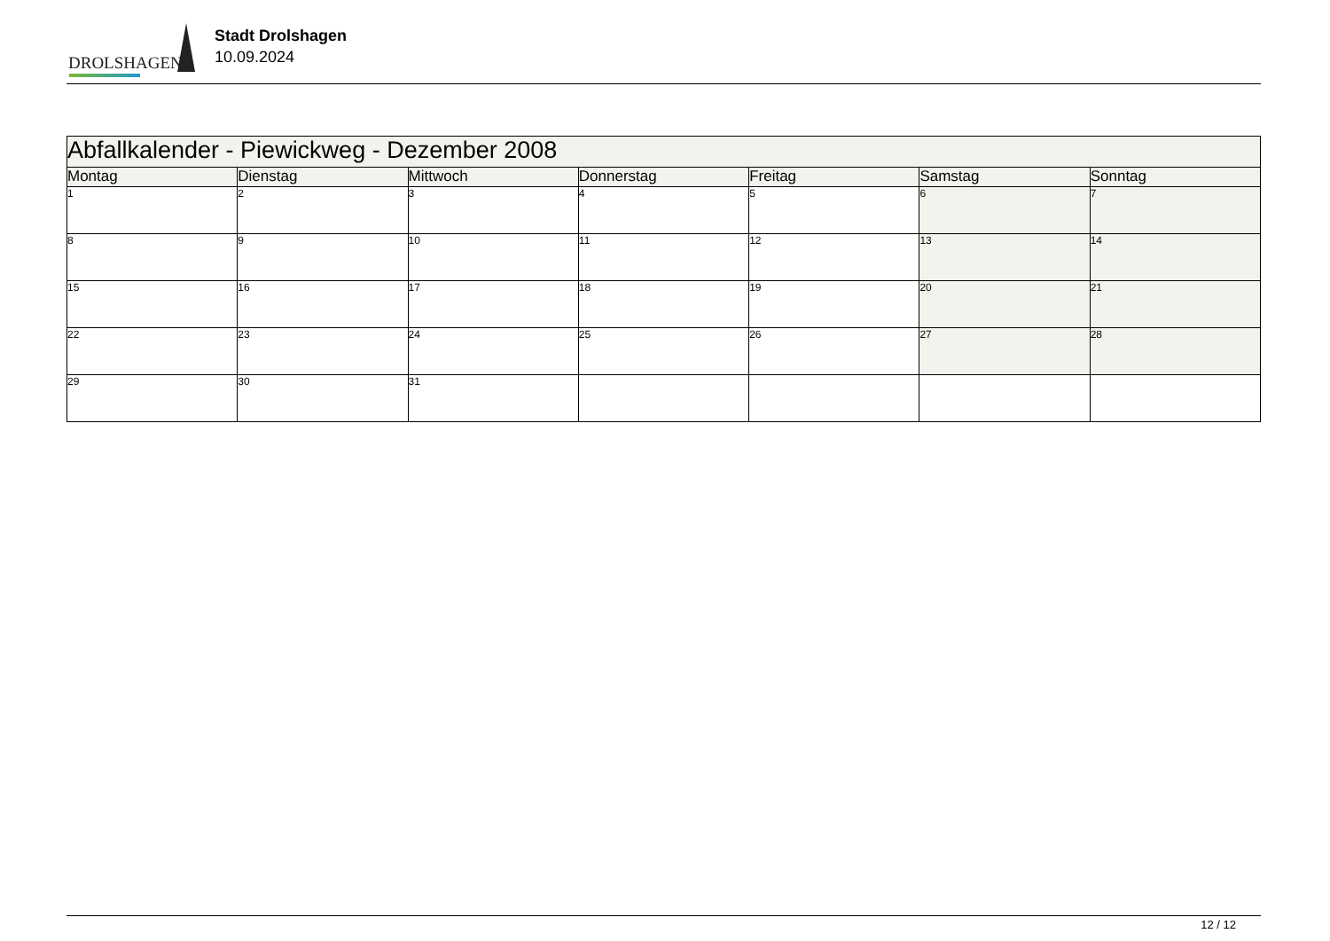DROLSHAGEN
Stadt Drolshagen
10.09.2024
| Abfallkalender - Piewickweg - Dezember 2008 | | | | | | |
| Montag | Dienstag | Mittwoch | Donnerstag | Freitag | Samstag | Sonntag |
| 1 | 2 | 3 | 4 | 5 | 6 | 7 |
| 8 | 9 | 10 | 11 | 12 | 13 | 14 |
| 15 | 16 | 17 | 18 | 19 | 20 | 21 |
| 22 | 23 | 24 | 25 | 26 | 27 | 28 |
| 29 | 30 | 31 | | | | |
12 / 12